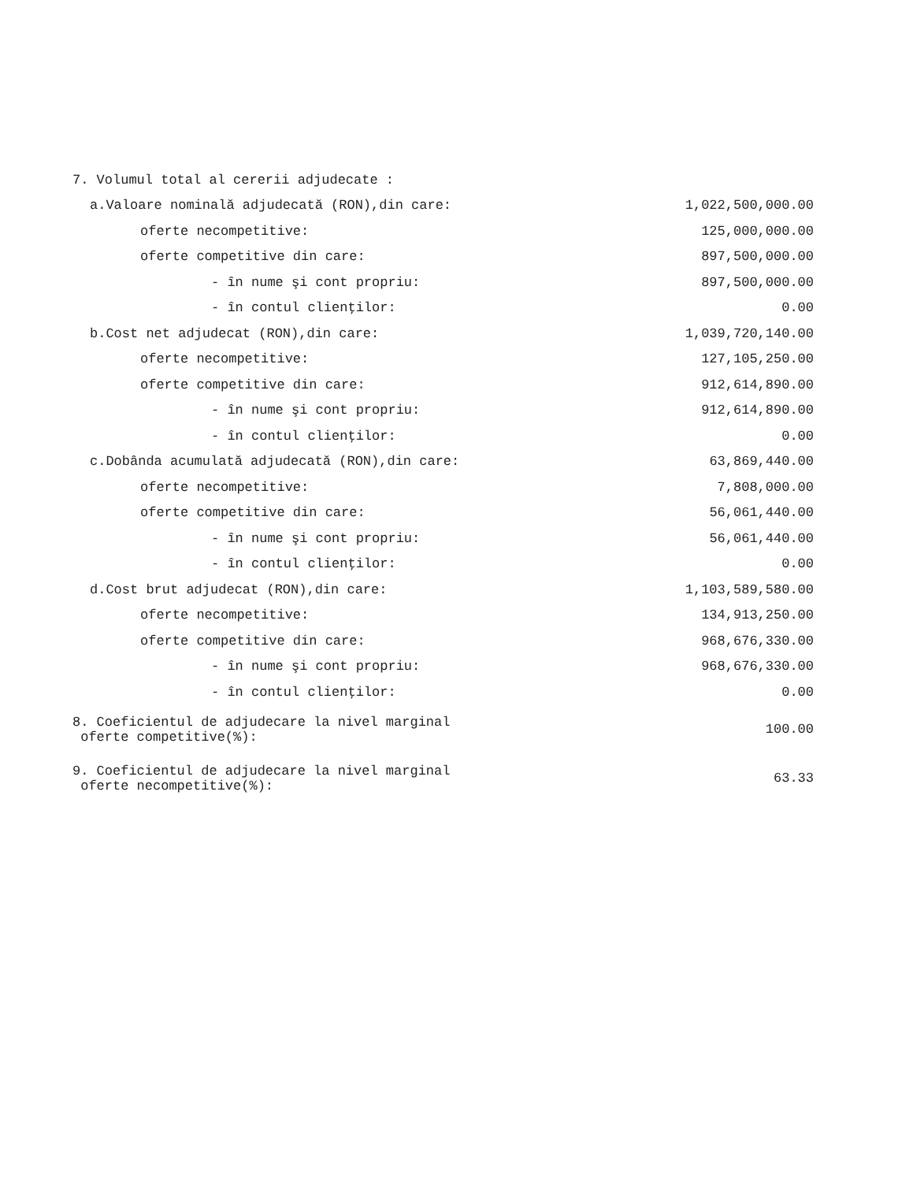| 7. Volumul total al cererii adjudecate : | |
| a.Valoare nominală adjudecată (RON),din care: | 1,022,500,000.00 |
| oferte necompetitive: | 125,000,000.00 |
| oferte competitive din care: | 897,500,000.00 |
| - în nume şi cont propriu: | 897,500,000.00 |
| - în contul clienţilor: | 0.00 |
| b.Cost net adjudecat (RON),din care: | 1,039,720,140.00 |
| oferte necompetitive: | 127,105,250.00 |
| oferte competitive din care: | 912,614,890.00 |
| - în nume şi cont propriu: | 912,614,890.00 |
| - în contul clienţilor: | 0.00 |
| c.Dobânda acumulată adjudecată (RON),din care: | 63,869,440.00 |
| oferte necompetitive: | 7,808,000.00 |
| oferte competitive din care: | 56,061,440.00 |
| - în nume şi cont propriu: | 56,061,440.00 |
| - în contul clienţilor: | 0.00 |
| d.Cost brut adjudecat (RON),din care: | 1,103,589,580.00 |
| oferte necompetitive: | 134,913,250.00 |
| oferte competitive din care: | 968,676,330.00 |
| - în nume şi cont propriu: | 968,676,330.00 |
| - în contul clienţilor: | 0.00 |
| 8. Coeficientul de adjudecare la nivel marginal oferte competitive(%): | 100.00 |
| 9. Coeficientul de adjudecare la nivel marginal oferte necompetitive(%): | 63.33 |